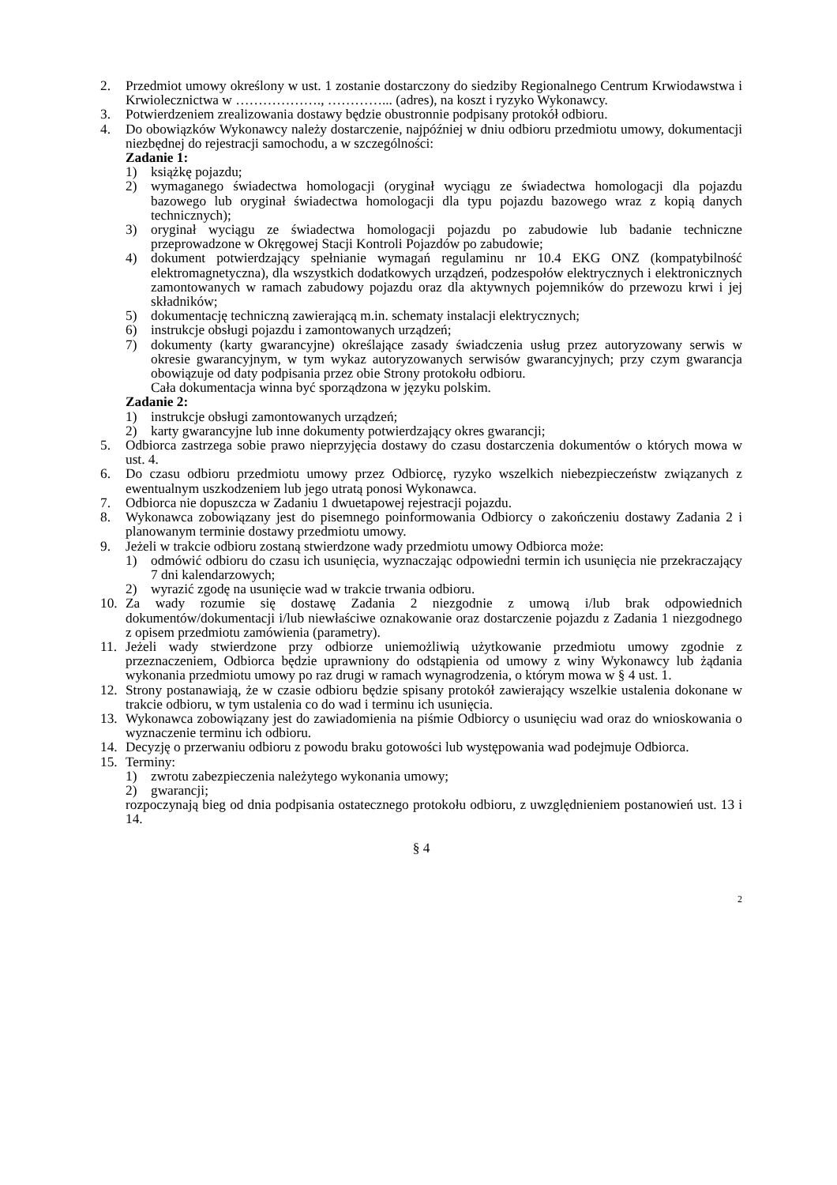2. Przedmiot umowy określony w ust. 1 zostanie dostarczony do siedziby Regionalnego Centrum Krwiodawstwa i Krwiolecznictwa w ………………., …………... (adres), na koszt i ryzyko Wykonawcy.
3. Potwierdzeniem zrealizowania dostawy będzie obustronnie podpisany protokół odbioru.
4. Do obowiązków Wykonawcy należy dostarczenie, najpóźniej w dniu odbioru przedmiotu umowy, dokumentacji niezbędnej do rejestracji samochodu, a w szczególności:
Zadanie 1:
1) książkę pojazdu;
2) wymaganego świadectwa homologacji (oryginał wyciągu ze świadectwa homologacji dla pojazdu bazowego lub oryginał świadectwa homologacji dla typu pojazdu bazowego wraz z kopią danych technicznych);
3) oryginał wyciągu ze świadectwa homologacji pojazdu po zabudowie lub badanie techniczne przeprowadzone w Okręgowej Stacji Kontroli Pojazdów po zabudowie;
4) dokument potwierdzający spełnianie wymagań regulaminu nr 10.4 EKG ONZ (kompatybilność elektromagnetyczna), dla wszystkich dodatkowych urządzeń, podzespołów elektrycznych i elektronicznych zamontowanych w ramach zabudowy pojazdu oraz dla aktywnych pojemników do przewozu krwi i jej składników;
5) dokumentację techniczną zawierającą m.in. schematy instalacji elektrycznych;
6) instrukcje obsługi pojazdu i zamontowanych urządzeń;
7) dokumenty (karty gwarancyjne) określające zasady świadczenia usług przez autoryzowany serwis w okresie gwarancyjnym, w tym wykaz autoryzowanych serwisów gwarancyjnych; przy czym gwarancja obowiązuje od daty podpisania przez obie Strony protokołu odbioru.
Cała dokumentacja winna być sporządzona w języku polskim.
Zadanie 2:
1) instrukcje obsługi zamontowanych urządzeń;
2) karty gwarancyjne lub inne dokumenty potwierdzający okres gwarancji;
5. Odbiorca zastrzega sobie prawo nieprzyjęcia dostawy do czasu dostarczenia dokumentów o których mowa w ust. 4.
6. Do czasu odbioru przedmiotu umowy przez Odbiorcę, ryzyko wszelkich niebezpieczeństw związanych z ewentualnym uszkodzeniem lub jego utratą ponosi Wykonawca.
7. Odbiorca nie dopuszcza w Zadaniu 1 dwuetapowej rejestracji pojazdu.
8. Wykonawca zobowiązany jest do pisemnego poinformowania Odbiorcy o zakończeniu dostawy Zadania 2 i planowanym terminie dostawy przedmiotu umowy.
9. Jeżeli w trakcie odbioru zostaną stwierdzone wady przedmiotu umowy Odbiorca może:
1) odmówić odbioru do czasu ich usunięcia, wyznaczając odpowiedni termin ich usunięcia nie przekraczający 7 dni kalendarzowych;
2) wyrazić zgodę na usunięcie wad w trakcie trwania odbioru.
10. Za wady rozumie się dostawę Zadania 2 niezgodnie z umową i/lub brak odpowiednich dokumentów/dokumentacji i/lub niewłaściwe oznakowanie oraz dostarczenie pojazdu z Zadania 1 niezgodnego z opisem przedmiotu zamówienia (parametry).
11. Jeżeli wady stwierdzone przy odbiorze uniemożliwią użytkowanie przedmiotu umowy zgodnie z przeznaczeniem, Odbiorca będzie uprawniony do odstąpienia od umowy z winy Wykonawcy lub żądania wykonania przedmiotu umowy po raz drugi w ramach wynagrodzenia, o którym mowa w § 4 ust. 1.
12. Strony postanawiają, że w czasie odbioru będzie spisany protokół zawierający wszelkie ustalenia dokonane w trakcie odbioru, w tym ustalenia co do wad i terminu ich usunięcia.
13. Wykonawca zobowiązany jest do zawiadomienia na piśmie Odbiorcy o usunięciu wad oraz do wnioskowania o wyznaczenie terminu ich odbioru.
14. Decyzję o przerwaniu odbioru z powodu braku gotowości lub występowania wad podejmuje Odbiorca.
15. Terminy:
1) zwrotu zabezpieczenia należytego wykonania umowy;
2) gwarancji;
rozpoczynają bieg od dnia podpisania ostatecznego protokołu odbioru, z uwzględnieniem postanowień ust. 13 i 14.
§ 4
2